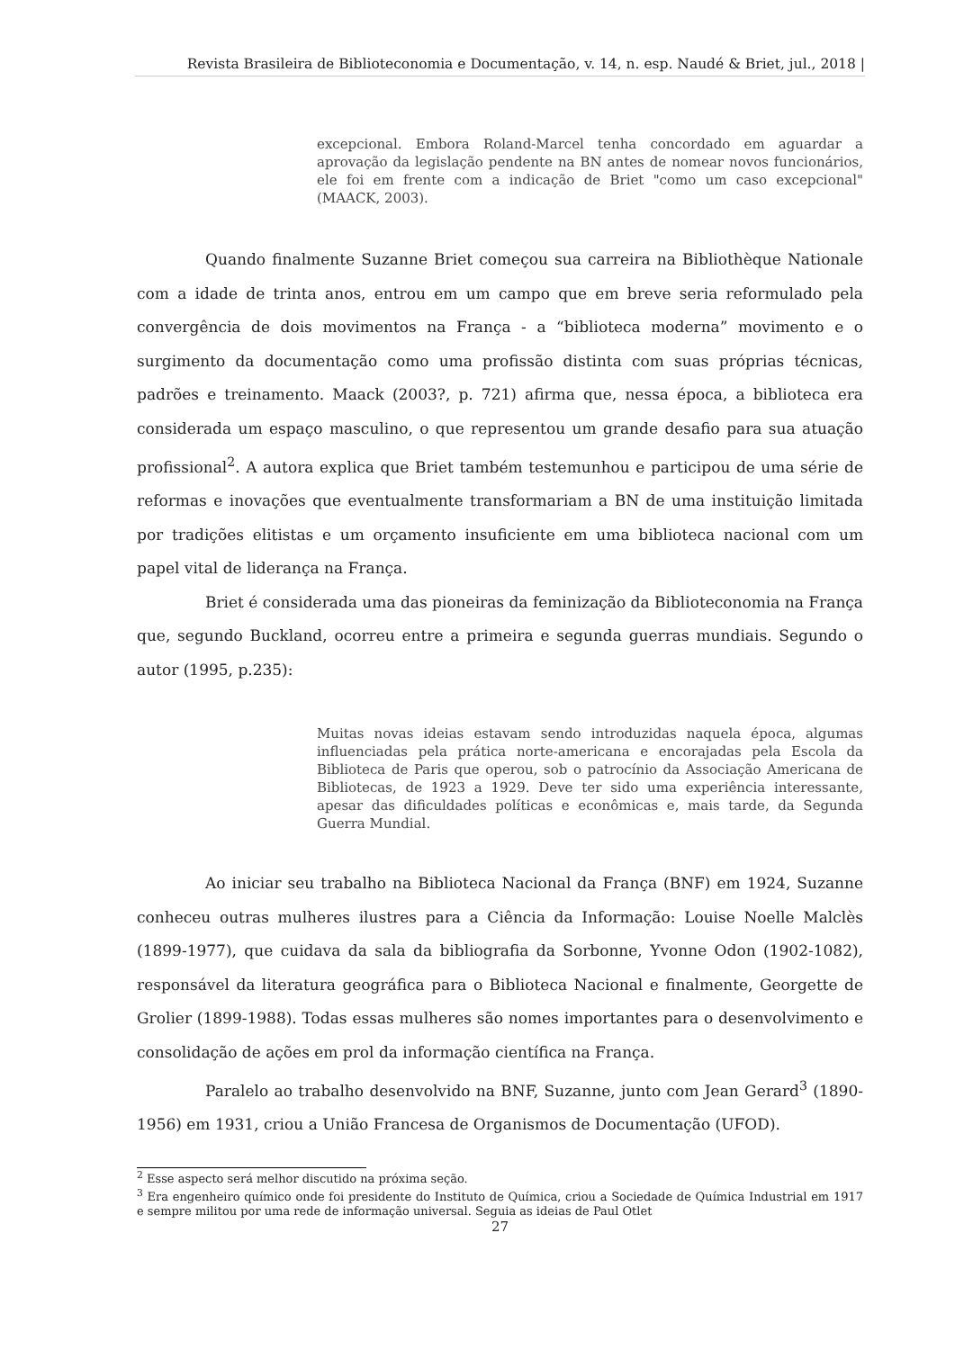Revista Brasileira de Biblioteconomia e Documentação, v. 14, n. esp. Naudé & Briet, jul., 2018 |
excepcional. Embora Roland-Marcel tenha concordado em aguardar a aprovação da legislação pendente na BN antes de nomear novos funcionários, ele foi em frente com a indicação de Briet "como um caso excepcional" (MAACK, 2003).
Quando finalmente Suzanne Briet começou sua carreira na Bibliothèque Nationale com a idade de trinta anos, entrou em um campo que em breve seria reformulado pela convergência de dois movimentos na França - a “biblioteca moderna” movimento e o surgimento da documentação como uma profissão distinta com suas próprias técnicas, padrões e treinamento. Maack (2003?, p. 721) afirma que, nessa época, a biblioteca era considerada um espaço masculino, o que representou um grande desafio para sua atuação profissional<sup>2</sup>. A autora explica que Briet também testemunhou e participou de uma série de reformas e inovações que eventualmente transformariam a BN de uma instituição limitada por tradições elitistas e um orçamento insuficiente em uma biblioteca nacional com um papel vital de liderança na França.
Briet é considerada uma das pioneiras da feminização da Biblioteconomia na França que, segundo Buckland, ocorreu entre a primeira e segunda guerras mundiais. Segundo o autor (1995, p.235):
Muitas novas ideias estavam sendo introduzidas naquela época, algumas influenciadas pela prática norte-americana e encorajadas pela Escola da Biblioteca de Paris que operou, sob o patrocínio da Associação Americana de Bibliotecas, de 1923 a 1929. Deve ter sido uma experiência interessante, apesar das dificuldades políticas e econômicas e, mais tarde, da Segunda Guerra Mundial.
Ao iniciar seu trabalho na Biblioteca Nacional da França (BNF) em 1924, Suzanne conheceu outras mulheres ilustres para a Ciência da Informação: Louise Noelle Malclès (1899-1977), que cuidava da sala da bibliografia da Sorbonne, Yvonne Odon (1902-1082), responsável da literatura geográfica para o Biblioteca Nacional e finalmente, Georgette de Grolier (1899-1988). Todas essas mulheres são nomes importantes para o desenvolvimento e consolidação de ações em prol da informação científica na França.
Paralelo ao trabalho desenvolvido na BNF, Suzanne, junto com Jean Gerard<sup>3</sup> (1890-1956) em 1931, criou a União Francesa de Organismos de Documentação (UFOD).
<sup>2</sup> Esse aspecto será melhor discutido na próxima seção.
<sup>3</sup> Era engenheiro químico onde foi presidente do Instituto de Química, criou a Sociedade de Química Industrial em 1917 e sempre militou por uma rede de informação universal. Seguia as ideias de Paul Otlet
27